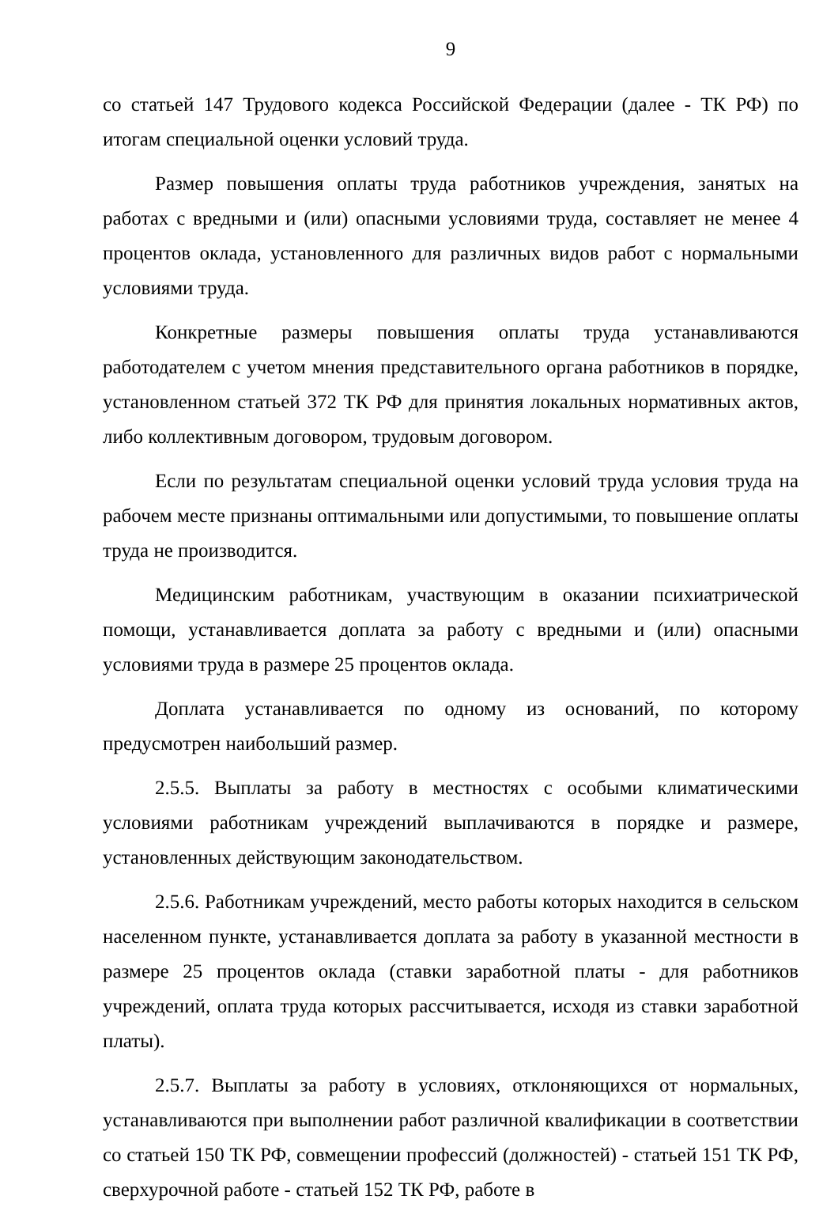9
со статьей 147 Трудового кодекса Российской Федерации (далее - ТК РФ) по итогам специальной оценки условий труда.
Размер повышения оплаты труда работников учреждения, занятых на работах с вредными и (или) опасными условиями труда, составляет не менее 4 процентов оклада, установленного для различных видов работ с нормальными условиями труда.
Конкретные размеры повышения оплаты труда устанавливаются работодателем с учетом мнения представительного органа работников в порядке, установленном статьей 372 ТК РФ для принятия локальных нормативных актов, либо коллективным договором, трудовым договором.
Если по результатам специальной оценки условий труда условия труда на рабочем месте признаны оптимальными или допустимыми, то повышение оплаты труда не производится.
Медицинским работникам, участвующим в оказании психиатрической помощи, устанавливается доплата за работу с вредными и (или) опасными условиями труда в размере 25 процентов оклада.
Доплата устанавливается по одному из оснований, по которому предусмотрен наибольший размер.
2.5.5. Выплаты за работу в местностях с особыми климатическими условиями работникам учреждений выплачиваются в порядке и размере, установленных действующим законодательством.
2.5.6. Работникам учреждений, место работы которых находится в сельском населенном пункте, устанавливается доплата за работу в указанной местности в размере 25 процентов оклада (ставки заработной платы - для работников учреждений, оплата труда которых рассчитывается, исходя из ставки заработной платы).
2.5.7. Выплаты за работу в условиях, отклоняющихся от нормальных, устанавливаются при выполнении работ различной квалификации в соответствии со статьей 150 ТК РФ, совмещении профессий (должностей) - статьей 151 ТК РФ, сверхурочной работе - статьей 152 ТК РФ, работе в